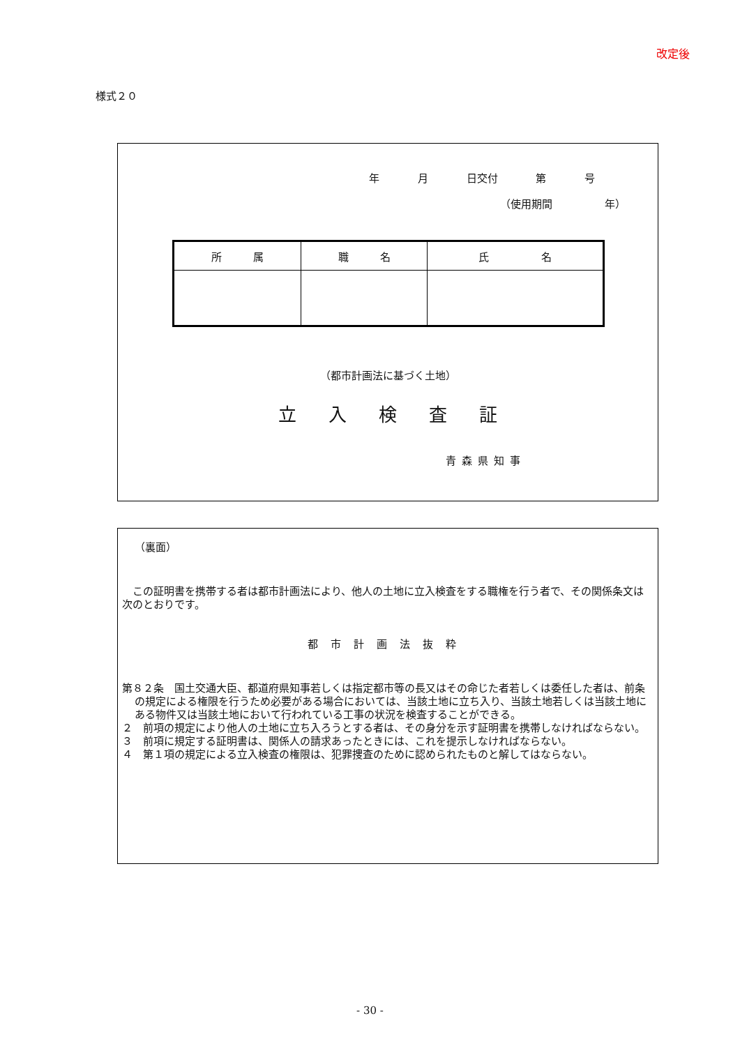改定後
様式２０
年 月 日交付 第 号
（使用期間　　　　　年）
| 所 属 | 職 名 | 氏 名 |
| --- | --- | --- |
（都市計画法に基づく土地）
立入検査証
青森県知事
（裏面）
　この証明書を携帯する者は都市計画法により、他人の土地に立入検査をする職権を行う者で、その関係条文は次のとおりです。
都市計画法抜粋
第８２条　国土交通大臣、都道府県知事若しくは指定都市等の長又はその命じた者若しくは委任した者は、前条の規定による権限を行うため必要がある場合においては、当該土地に立ち入り、当該土地若しくは当該土地にある物件又は当該土地において行われている工事の状況を検査することができる。
２　前項の規定により他人の土地に立ち入ろうとする者は、その身分を示す証明書を携帯しなければならない。
３　前項に規定する証明書は、関係人の請求あったときには、これを提示しなければならない。
４　第１項の規定による立入検査の権限は、犯罪捜査のために認められたものと解してはならない。
- 30 -